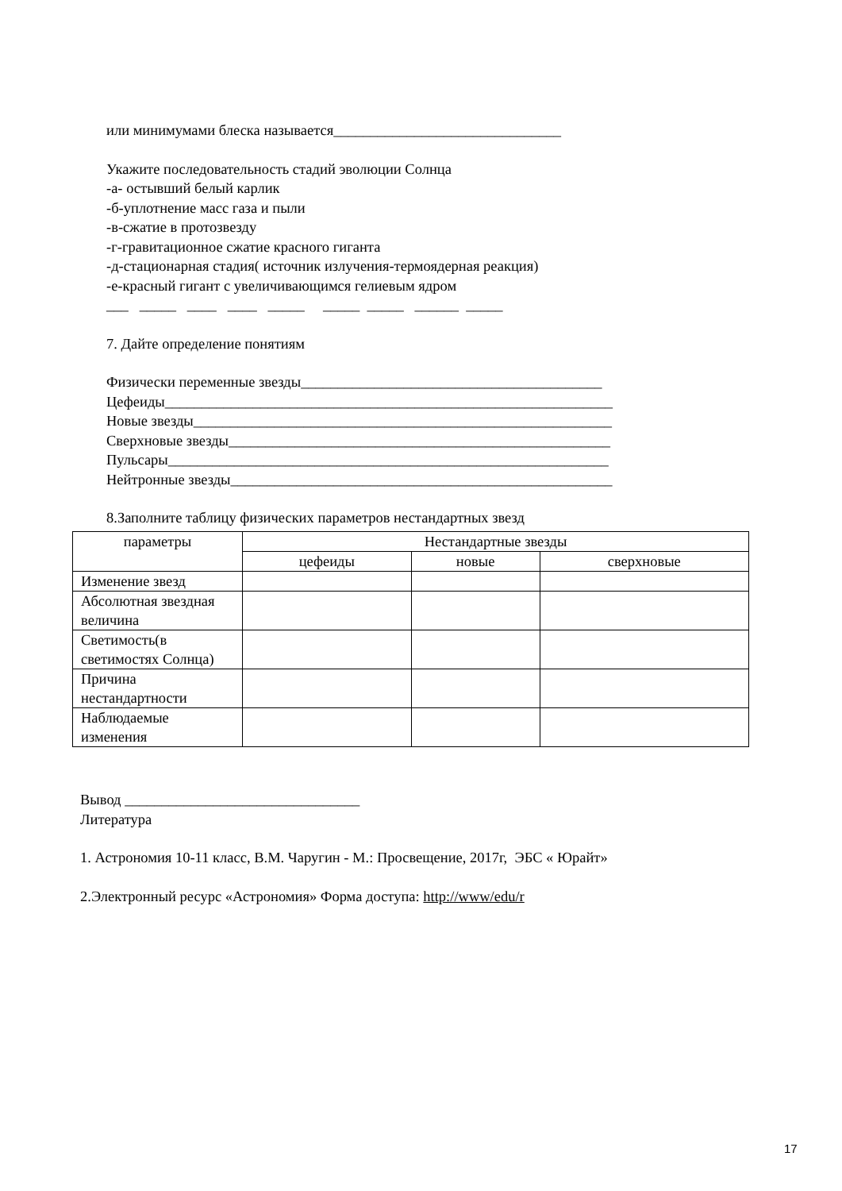или минимумами блеска называется_______________________________
Укажите последовательность стадий эволюции Солнца
-а- остывший белый карлик
-б-уплотнение масс газа и пыли
-в-сжатие в протозвезду
-г-гравитационное сжатие красного гиганта
-д-стационарная стадия( источник излучения-термоядерная реакция)
-е-красный гигант с увеличивающимся гелиевым ядром
___ _____ ____ ____ _____ _____ _____ ______ _____
7. Дайте определение понятиям
Физически переменные звезды_________________________________________
Цефеиды_____________________________________________________________
Новые звезды_________________________________________________________
Сверхновые звезды____________________________________________________
Пульсары____________________________________________________________
Нейтронные звезды____________________________________________________
8.Заполните таблицу физических параметров нестандартных звезд
| параметры | Нестандартные звезды | | |
| --- | --- | --- | --- |
| | цефеиды | новые | сверхновые |
| Изменение звезд | | | |
| Абсолютная звездная величина | | | |
| Светимость(в светимостях Солнца) | | | |
| Причина нестандартности | | | |
| Наблюдаемые изменения | | | |
Вывод ________________________________
Литература
1. Астрономия 10-11 класс, В.М. Чаругин - М.: Просвещение, 2017г, ЭБС « Юрайт»
2.Электронный ресурс «Астрономия» Форма доступа: http://www/edu/r
17